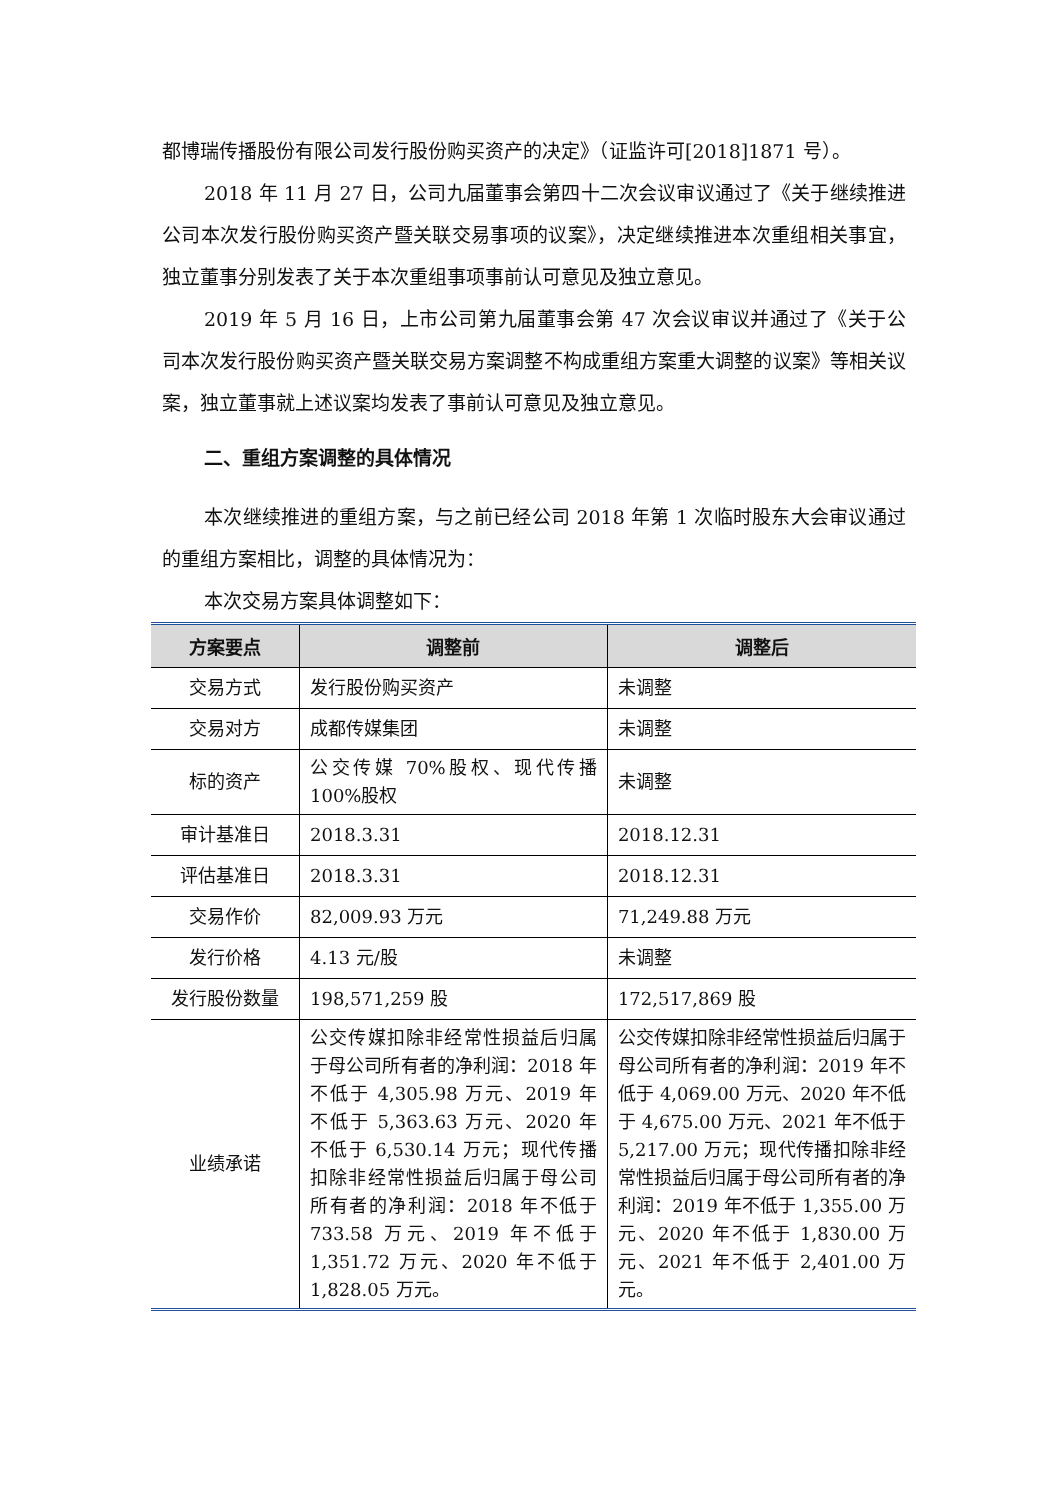都博瑞传播股份有限公司发行股份购买资产的决定》（证监许可[2018]1871 号）。
2018 年 11 月 27 日，公司九届董事会第四十二次会议审议通过了《关于继续推进公司本次发行股份购买资产暨关联交易事项的议案》，决定继续推进本次重组相关事宜，独立董事分别发表了关于本次重组事项事前认可意见及独立意见。
2019 年 5 月 16 日，上市公司第九届董事会第 47 次会议审议并通过了《关于公司本次发行股份购买资产暨关联交易方案调整不构成重组方案重大调整的议案》等相关议案，独立董事就上述议案均发表了事前认可意见及独立意见。
二、重组方案调整的具体情况
本次继续推进的重组方案，与之前已经公司 2018 年第 1 次临时股东大会审议通过的重组方案相比，调整的具体情况为：
本次交易方案具体调整如下：
| 方案要点 | 调整前 | 调整后 |
| --- | --- | --- |
| 交易方式 | 发行股份购买资产 | 未调整 |
| 交易对方 | 成都传媒集团 | 未调整 |
| 标的资产 | 公交传媒 70%股权、现代传播 100%股权 | 未调整 |
| 审计基准日 | 2018.3.31 | 2018.12.31 |
| 评估基准日 | 2018.3.31 | 2018.12.31 |
| 交易作价 | 82,009.93 万元 | 71,249.88 万元 |
| 发行价格 | 4.13 元/股 | 未调整 |
| 发行股份数量 | 198,571,259 股 | 172,517,869 股 |
| 业绩承诺 | 公交传媒扣除非经常性损益后归属于母公司所有者的净利润：2018 年不低于 4,305.98 万元、2019 年不低于 5,363.63 万元、2020 年不低于 6,530.14 万元；现代传播扣除非经常性损益后归属于母公司所有者的净利润：2018 年不低于 733.58 万元、2019 年不低于 1,351.72 万元、2020 年不低于 1,828.05 万元。 | 公交传媒扣除非经常性损益后归属于母公司所有者的净利润：2019 年不低于 4,069.00 万元、2020 年不低于 4,675.00 万元、2021 年不低于 5,217.00 万元；现代传播扣除非经常性损益后归属于母公司所有者的净利润：2019 年不低于 1,355.00 万元、2020 年不低于 1,830.00 万元、2021 年不低于 2,401.00 万元。 |